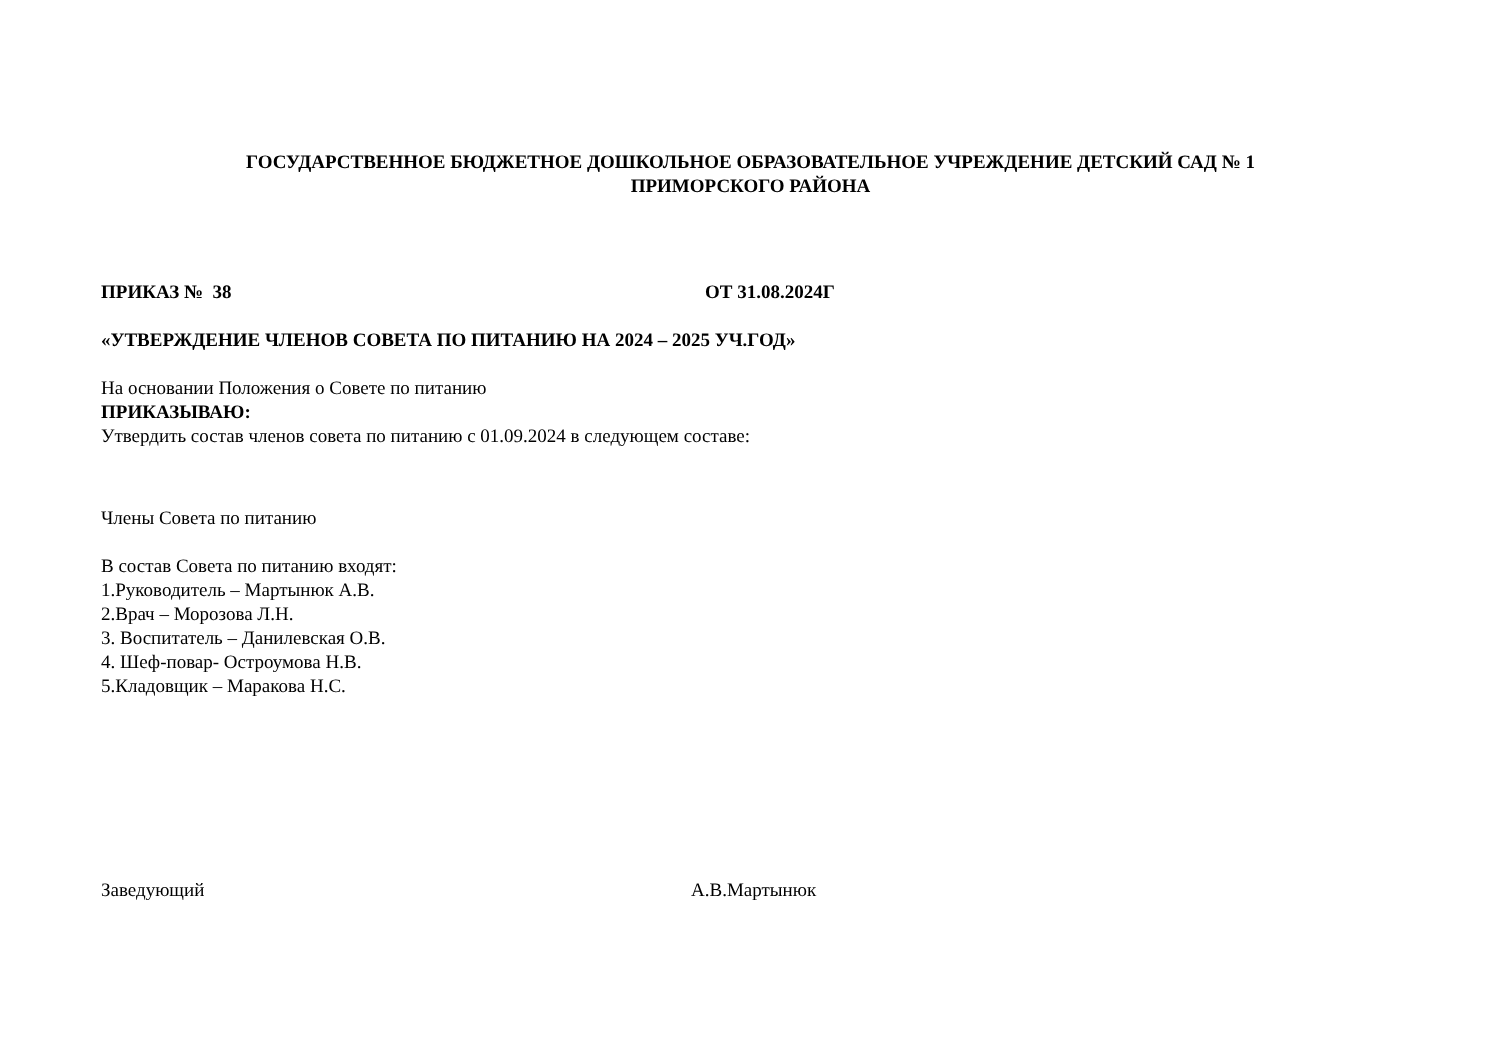ГОСУДАРСТВЕННОЕ БЮДЖЕТНОЕ ДОШКОЛЬНОЕ ОБРАЗОВАТЕЛЬНОЕ УЧРЕЖДЕНИЕ ДЕТСКИЙ САД № 1
ПРИМОРСКОГО РАЙОНА
ПРИКАЗ № 38 ОТ 31.08.2024Г
«УТВЕРЖДЕНИЕ ЧЛЕНОВ СОВЕТА ПО ПИТАНИЮ НА 2024 – 2025 УЧ.ГОД»
На основании Положения о Совете по питанию
ПРИКАЗЫВАЮ:
Утвердить состав членов совета по питанию с 01.09.2024 в следующем составе:
Члены Совета по питанию
В состав Совета по питанию входят:
1.Руководитель – Мартынюк А.В.
2.Врач – Морозова Л.Н.
3. Воспитатель – Данилевская О.В.
4. Шеф-повар- Остроумова Н.В.
5.Кладовщик – Маракова Н.С.
Заведующий А.В.Мартынюк